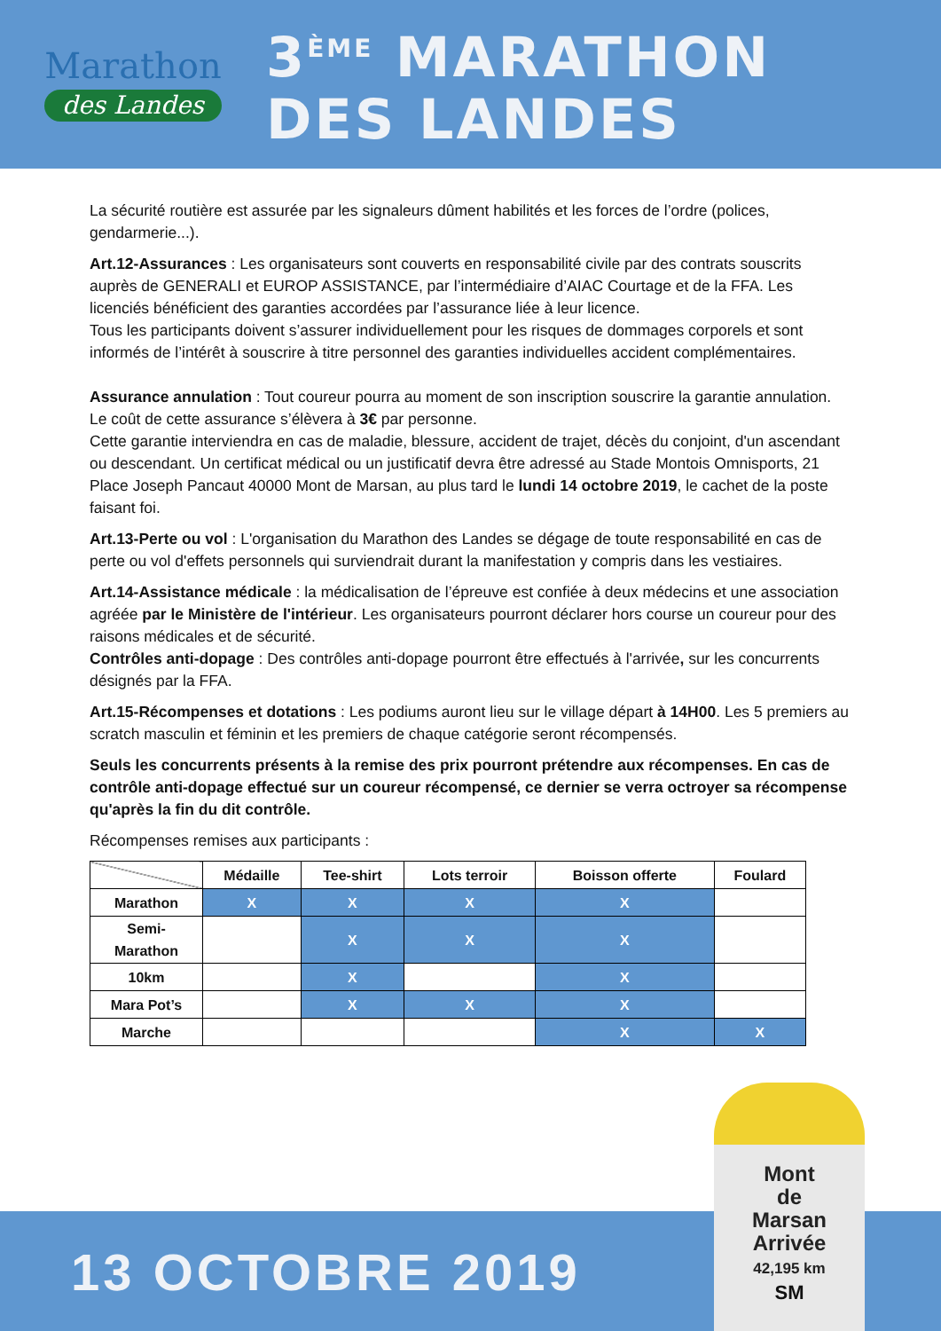Marathon
des Landes
3<sup>ÈME</sup> MARATHON
DES LANDES
La sécurité routière est assurée par les signaleurs dûment habilités et les forces de l’ordre (polices, gendarmerie...).
Art.12-Assurances : Les organisateurs sont couverts en responsabilité civile par des contrats souscrits auprès de GENERALI et EUROP ASSISTANCE, par l’intermédiaire d’AIAC Courtage et de la FFA. Les licenciés bénéficient des garanties accordées par l’assurance liée à leur licence.
Tous les participants doivent s’assurer individuellement pour les risques de dommages corporels et sont informés de l’intérêt à souscrire à titre personnel des garanties individuelles accident complémentaires.
Assurance annulation : Tout coureur pourra au moment de son inscription souscrire la garantie annulation. Le coût de cette assurance s’élèvera à 3€ par personne.
Cette garantie interviendra en cas de maladie, blessure, accident de trajet, décès du conjoint, d'un ascendant ou descendant. Un certificat médical ou un justificatif devra être adressé au Stade Montois Omnisports, 21 Place Joseph Pancaut 40000 Mont de Marsan, au plus tard le lundi 14 octobre 2019, le cachet de la poste faisant foi.
Art.13-Perte ou vol : L'organisation du Marathon des Landes se dégage de toute responsabilité en cas de perte ou vol d'effets personnels qui surviendrait durant la manifestation y compris dans les vestiaires.
Art.14-Assistance médicale : la médicalisation de l’épreuve est confiée à deux médecins et une association agréée par le Ministère de l'intérieur. Les organisateurs pourront déclarer hors course un coureur pour des raisons médicales et de sécurité.
Contrôles anti-dopage : Des contrôles anti-dopage pourront être effectués à l'arrivée, sur les concurrents désignés par la FFA.
Art.15-Récompenses et dotations : Les podiums auront lieu sur le village départ à 14H00. Les 5 premiers au scratch masculin et féminin et les premiers de chaque catégorie seront récompensés.
Seuls les concurrents présents à la remise des prix pourront prétendre aux récompenses. En cas de contrôle anti-dopage effectué sur un coureur récompensé, ce dernier se verra octroyer sa récompense qu'après la fin du dit contrôle.
Récompenses remises aux participants :
| | Médaille | Tee-shirt | Lots terroir | Boisson offerte | Foulard |
| --- | --- | --- | --- | --- | --- |
| Marathon | X | X | X | X | |
| Semi- Marathon | | X | X | X | |
| 10km | | X | | X | |
| Mara Pot’s | | X | X | X | |
| Marche | | | | X | X |
13 OCTOBRE 2019
Mont
de
Marsan
Arrivée
42,195 km
SM